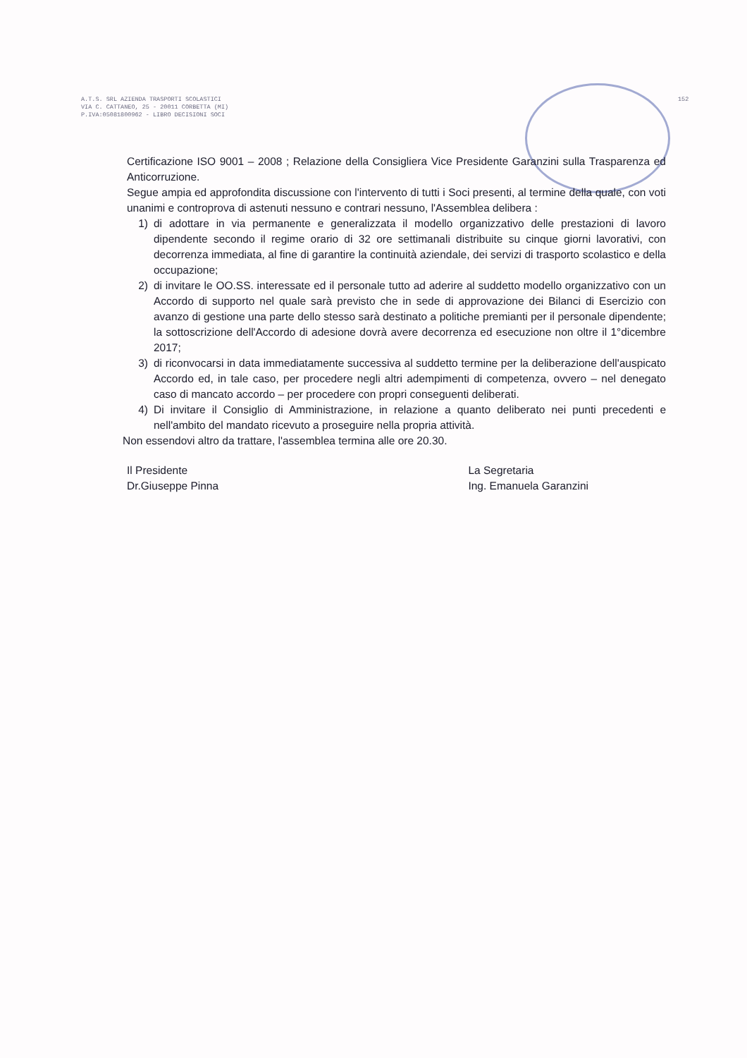A.T.S. SRL AZIENDA TRASPORTI SCOLASTICI
VIA C. CATTANEO, 25 - 20011 CORBETTA (MI)
P.IVA:05081800962 - LIBRO DECISIONI SOCI
152
Certificazione ISO 9001 – 2008 ; Relazione della Consigliera Vice Presidente Garanzini sulla Trasparenza ed Anticorruzione.
Segue ampia ed approfondita discussione con l'intervento di tutti i Soci presenti, al termine della quale, con voti unanimi e controprova di astenuti nessuno e contrari nessuno, l'Assemblea delibera :
1) di adottare in via permanente e generalizzata il modello organizzativo delle prestazioni di lavoro dipendente secondo il regime orario di 32 ore settimanali distribuite su cinque giorni lavorativi, con decorrenza immediata, al fine di garantire la continuità aziendale, dei servizi di trasporto scolastico e della occupazione;
2) di invitare le OO.SS. interessate ed il personale tutto ad aderire al suddetto modello organizzativo con un Accordo di supporto nel quale sarà previsto che in sede di approvazione dei Bilanci di Esercizio con avanzo di gestione una parte dello stesso sarà destinato a politiche premianti per il personale dipendente; la sottoscrizione dell'Accordo di adesione dovrà avere decorrenza ed esecuzione non oltre il 1°dicembre 2017;
3) di riconvocarsi in data immediatamente successiva al suddetto termine per la deliberazione dell'auspicato Accordo ed, in tale caso, per procedere negli altri adempimenti di competenza, ovvero – nel denegato caso di mancato accordo – per procedere con propri conseguenti deliberati.
4) Di invitare il Consiglio di Amministrazione, in relazione a quanto deliberato nei punti precedenti e nell'ambito del mandato ricevuto a proseguire nella propria attività.
Non essendovi altro da trattare, l'assemblea termina alle ore 20.30.
Il Presidente
Dr.Giuseppe Pinna
La Segretaria
Ing. Emanuela Garanzini